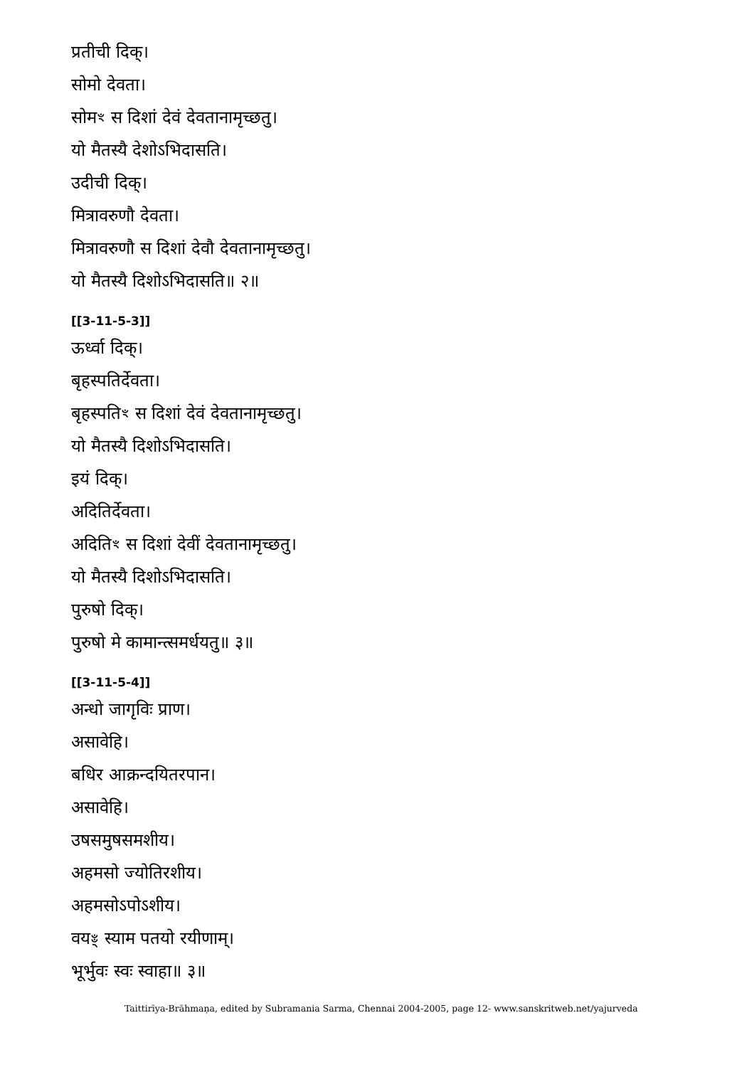प्रतीची दिक्।
सोमो देवता।
सोमꣳ स दिशां देवं देवतानामृच्छतु।
यो मैतस्यै देशोऽभिदासति।
उदीची दिक्।
मित्रावरुणौ देवता।
मित्रावरुणौ स दिशां देवौ देवतानामृच्छतु।
यो मैतस्यै दिशोऽभिदासति॥ २॥
[[3-11-5-3]]
ऊर्ध्वा दिक्।
बृहस्पतिर्देवता।
बृहस्पतिꣳ स दिशां देवं देवतानामृच्छतु।
यो मैतस्यै दिशोऽभिदासति।
इयं दिक्।
अदितिर्देवता।
अदितिꣳ स दिशां देवीं देवतानामृच्छतु।
यो मैतस्यै दिशोऽभिदासति।
पुरुषो दिक्।
पुरुषो मे कामान्त्समर्धयतु॥ ३॥
[[3-11-5-4]]
अन्धो जागृविः प्राण।
असावेहि।
बधिर आक्रन्दयितरपान।
असावेहि।
उषसमुषसमशीय।
अहमसो ज्योतिरशीय।
अहमसोऽपोऽशीय।
वयꣴ स्याम पतयो रयीणाम्।
भूर्भुवः स्वः स्वाहा॥ ३॥
Taittirīya-Brāhmaṇa, edited by Subramania Sarma, Chennai 2004-2005, page 12- www.sanskritweb.net/yajurveda